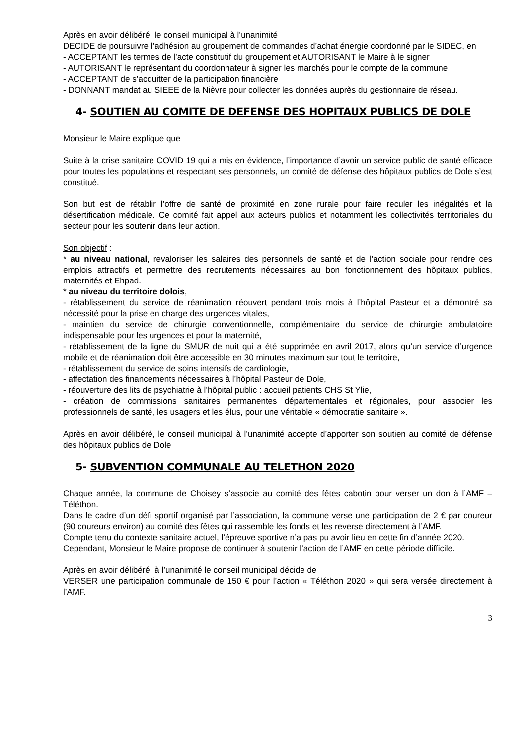Après en avoir délibéré, le conseil municipal à l’unanimité
DECIDE de poursuivre l’adhésion au groupement de commandes d’achat énergie coordonné par le SIDEC, en
- ACCEPTANT les termes de l’acte constitutif du groupement et AUTORISANT le Maire à le signer
- AUTORISANT le représentant du coordonnateur à signer les marchés pour le compte de la commune
- ACCEPTANT de s’acquitter de la participation financière
- DONNANT mandat au SIEEE de la Nièvre pour collecter les données auprès du gestionnaire de réseau.
4- SOUTIEN AU COMITE DE DEFENSE DES HOPITAUX PUBLICS DE DOLE
Monsieur le Maire explique que
Suite à la crise sanitaire COVID 19 qui a mis en évidence, l’importance d’avoir un service public de santé efficace pour toutes les populations et respectant ses personnels, un comité de défense des hôpitaux publics de Dole s’est constitué.
Son but est de rétablir l’offre de santé de proximité en zone rurale pour faire reculer les inégalités et la désertification médicale. Ce comité fait appel aux acteurs publics et notamment les collectivités territoriales du secteur pour les soutenir dans leur action.
Son objectif :
* au niveau national, revaloriser les salaires des personnels de santé et de l’action sociale pour rendre ces emplois attractifs et permettre des recrutements nécessaires au bon fonctionnement des hôpitaux publics, maternités et Ehpad.
* au niveau du territoire dolois,
- rétablissement du service de réanimation réouvert pendant trois mois à l’hôpital Pasteur et a démontré sa nécessité pour la prise en charge des urgences vitales,
- maintien du service de chirurgie conventionnelle, complémentaire du service de chirurgie ambulatoire indispensable pour les urgences et pour la maternité,
- rétablissement de la ligne du SMUR de nuit qui a été supprimée en avril 2017, alors qu’un service d’urgence mobile et de réanimation doit être accessible en 30 minutes maximum sur tout le territoire,
- rétablissement du service de soins intensifs de cardiologie,
- affectation des financements nécessaires à l’hôpital Pasteur de Dole,
- réouverture des lits de psychiatrie à l’hôpital public : accueil patients CHS St Ylie,
- création de commissions sanitaires permanentes départementales et régionales, pour associer les professionnels de santé, les usagers et les élus, pour une véritable « démocratie sanitaire ».
Après en avoir délibéré, le conseil municipal à l’unanimité accepte d’apporter son soutien au comité de défense des hôpitaux publics de Dole
5- SUBVENTION COMMUNALE AU TELETHON 2020
Chaque année, la commune de Choisey s’associe au comité des fêtes cabotin pour verser un don à l’AMF – Téléthon.
Dans le cadre d’un défi sportif organisé par l’association, la commune verse une participation de 2 € par coureur (90 coureurs environ) au comité des fêtes qui rassemble les fonds et les reverse directement à l’AMF.
Compte tenu du contexte sanitaire actuel, l’épreuve sportive n’a pas pu avoir lieu en cette fin d’année 2020.
Cependant, Monsieur le Maire propose de continuer à soutenir l’action de l’AMF en cette période difficile.
Après en avoir délibéré, à l’unanimité le conseil municipal décide de
VERSER une participation communale de 150 € pour l’action « Téléthon 2020 » qui sera versée directement à l’AMF.
3